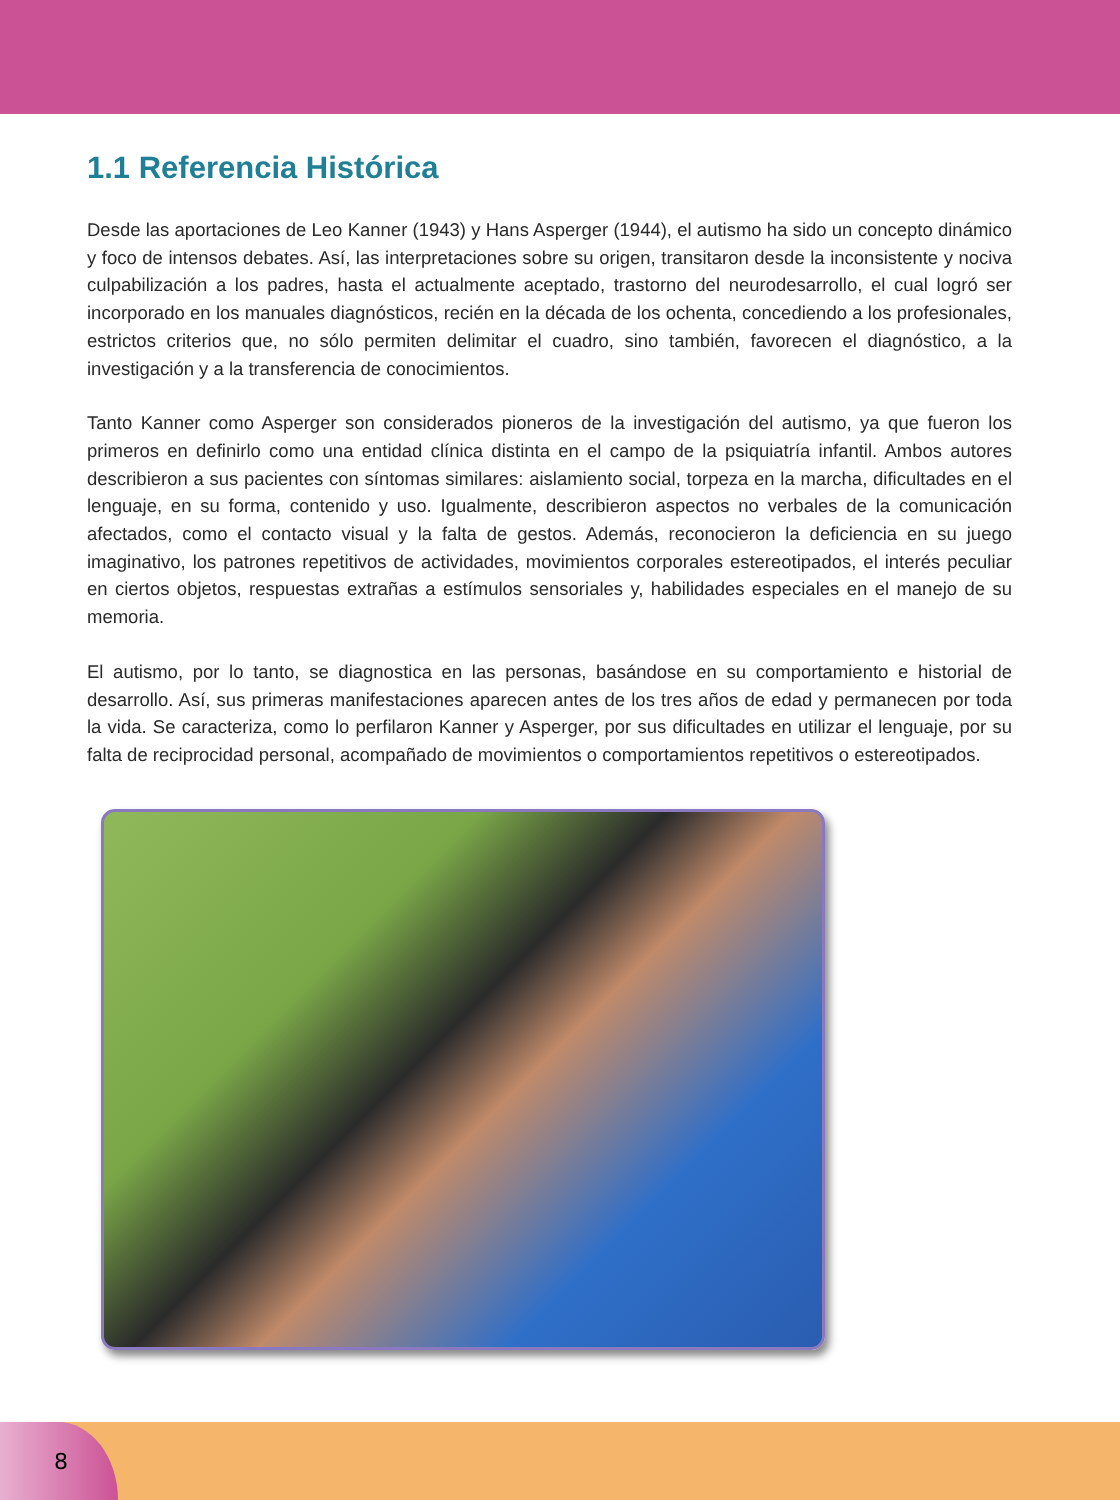1.1 Referencia Histórica
Desde las aportaciones de Leo Kanner (1943) y Hans Asperger (1944), el autismo ha sido un concepto dinámico y foco de intensos debates. Así, las interpretaciones sobre su origen, transitaron desde la inconsistente y nociva culpabilización a los padres, hasta el actualmente aceptado, trastorno del neurodesarrollo, el cual logró ser incorporado en los manuales diagnósticos, recién en la década de los ochenta, concediendo a los profesionales, estrictos criterios que, no sólo permiten delimitar el cuadro, sino también, favorecen el diagnóstico, a la investigación y a la transferencia de conocimientos.
Tanto Kanner como Asperger son considerados pioneros de la investigación del autismo, ya que fueron los primeros en definirlo como una entidad clínica distinta en el campo de la psiquiatría infantil. Ambos autores describieron a sus pacientes con síntomas similares: aislamiento social, torpeza en la marcha, dificultades en el lenguaje, en su forma, contenido y uso. Igualmente, describieron aspectos no verbales de la comunicación afectados, como el contacto visual y la falta de gestos. Además, reconocieron la deficiencia en su juego imaginativo, los patrones repetitivos de actividades, movimientos corporales estereotipados, el interés peculiar en ciertos objetos, respuestas extrañas a estímulos sensoriales y, habilidades especiales en el manejo de su memoria.
El autismo, por lo tanto, se diagnostica en las personas, basándose en su comportamiento e historial de desarrollo. Así, sus primeras manifestaciones aparecen antes de los tres años de edad y permanecen por toda la vida. Se caracteriza, como lo perfilaron Kanner y Asperger, por sus dificultades en utilizar el lenguaje, por su falta de reciprocidad personal, acompañado de movimientos o comportamientos repetitivos o estereotipados.
8